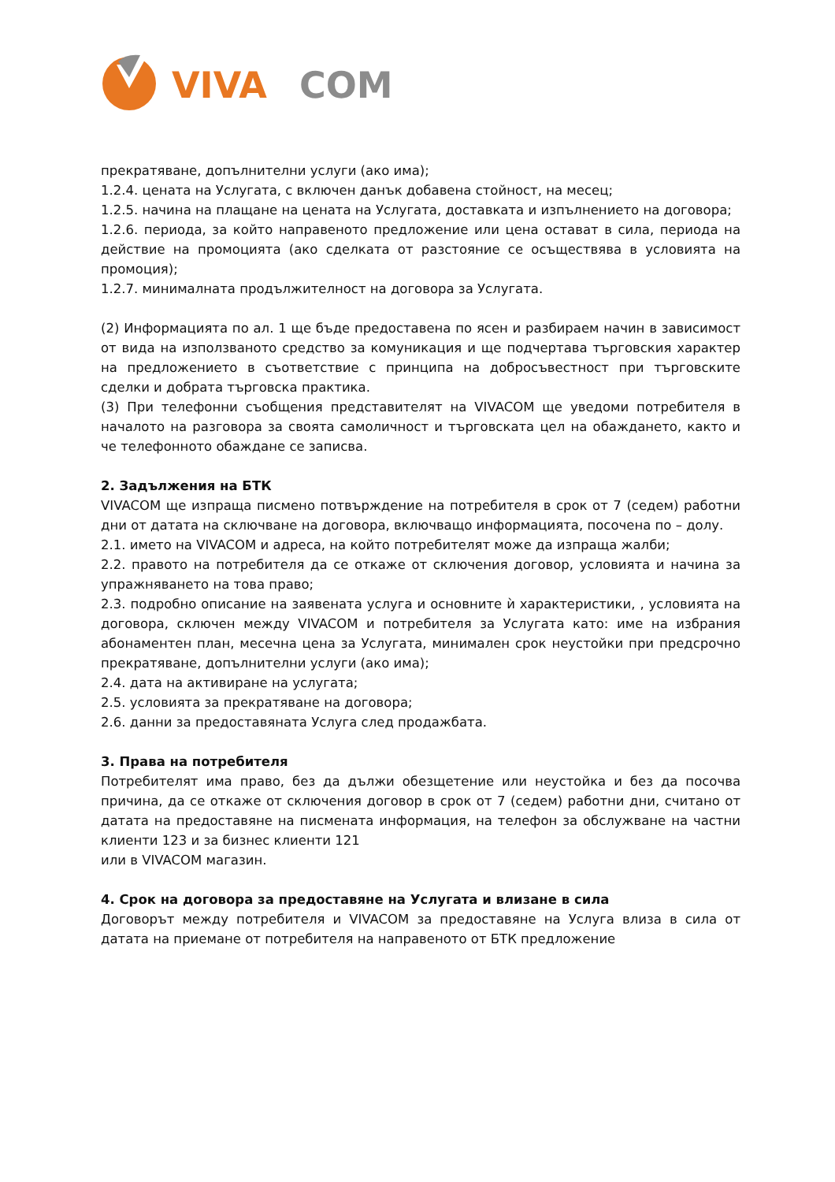VIVA
COM
прекратяване, допълнителни услуги (ако има);
1.2.4. цената на Услугата, с включен данък добавена стойност, на месец;
1.2.5. начина на плащане на цената на Услугата, доставката и изпълнението на договора;
1.2.6. периода, за който направеното предложение или цена остават в сила, периода на действие на промоцията (ако сделката от разстояние се осъществява в условията на промоция);
1.2.7. минималната продължителност на договора за Услугата.
(2) Информацията по ал. 1 ще бъде предоставена по ясен и разбираем начин в зависимост от вида на използваното средство за комуникация и ще подчертава търговския характер на предложението в съответствие с принципа на добросъвестност при търговските сделки и добрата търговска практика.
(3) При телефонни съобщения представителят на VIVACOM ще уведоми потребителя в началото на разговора за своята самоличност и търговската цел на обаждането, както и че телефонното обаждане се записва.
2. Задължения на БТК
VIVACOM ще изпраща писмено потвърждение на потребителя в срок от 7 (седем) работни дни от датата на сключване на договора, включващо информацията, посочена по – долу.
2.1. името на VIVACOM и адреса, на който потребителят може да изпраща жалби;
2.2. правото на потребителя да се откаже от сключения договор, условията и начина за упражняването на това право;
2.3. подробно описание на заявената услуга и основните ѝ характеристики, , условията на договора, сключен между VIVACOM и потребителя за Услугата като: име на избрания абонаментен план, месечна цена за Услугата, минимален срок неустойки при предсрочно прекратяване, допълнителни услуги (ако има);
2.4. дата на активиране на услугата;
2.5. условията за прекратяване на договора;
2.6. данни за предоставяната Услуга след продажбата.
3. Права на потребителя
Потребителят има право, без да дължи обезщетение или неустойка и без да посочва причина, да се откаже от сключения договор в срок от 7 (седем) работни дни, считано от датата на предоставяне на писмената информация, на телефон за обслужване на частни клиенти 123 и за бизнес клиенти 121
или в VIVACOM магазин.
4. Срок на договора за предоставяне на Услугата и влизане в сила
Договорът между потребителя и VIVACOM за предоставяне на Услуга влиза в сила от датата на приемане от потребителя на направеното от БТК предложение